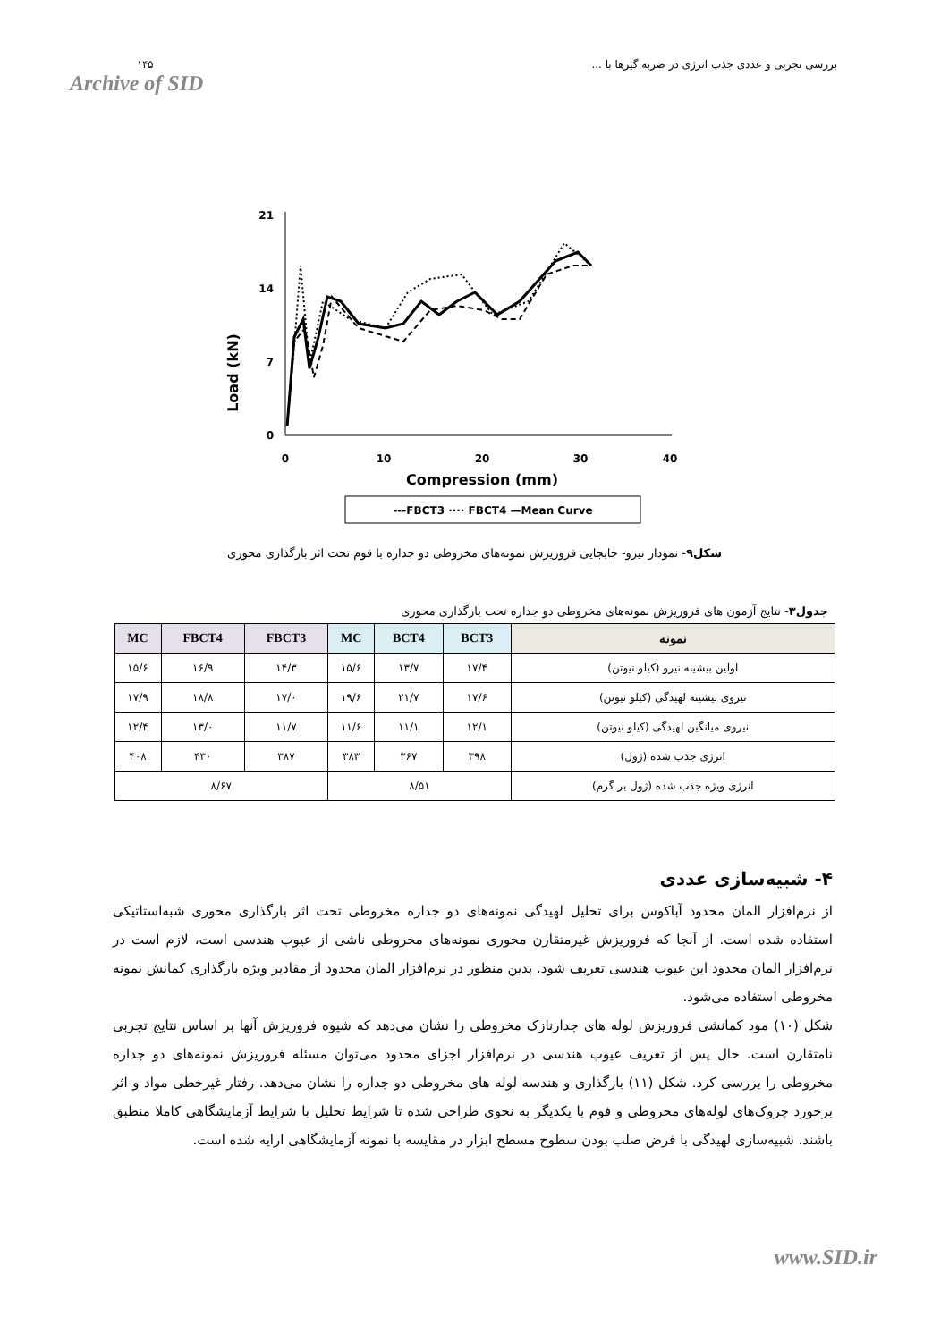۱۴۵
Archive of SID
بررسی تجربی و عددی جذب انرژی در ضربه گیرها با ...
Load (kN)
21
14
7
0
0
10
20
30
40
Compression (mm)
---FBCT3 ···· FBCT4 —Mean Curve
شکل۹- نمودار نیرو- جابجایی فروریزش نمونه‌های مخروطی دو جداره با فوم تحت اثر بارگذاری محوری
جدول۳- نتایج آزمون های فروریزش نمونه‌های مخروطی دو جداره تحت بارگذاری محوری
| نمونه | BCT3 | BCT4 | MC | FBCT3 | FBCT4 | MC |
| --- | --- | --- | --- | --- | --- | --- |
| اولین بیشینه نیرو (کیلو نیوتن) | ۱۷/۴ | ۱۳/۷ | ۱۵/۶ | ۱۴/۳ | ۱۶/۹ | ۱۵/۶ |
| نیروی بیشینه لهیدگی (کیلو نیوتن) | ۱۷/۶ | ۲۱/۷ | ۱۹/۶ | ۱۷/۰ | ۱۸/۸ | ۱۷/۹ |
| نیروی میانگین لهیدگی (کیلو نیوتن) | ۱۲/۱ | ۱۱/۱ | ۱۱/۶ | ۱۱/۷ | ۱۳/۰ | ۱۲/۴ |
| انرژی جذب شده (ژول) | ۳۹۸ | ۳۶۷ | ۳۸۳ | ۳۸۷ | ۴۳۰ | ۴۰۸ |
| انرژی ویژه جذب شده (ژول بر گرم) | ۸/۵۱ | | | ۸/۶۷ | | |
۴- شبیه‌سازی عددی
از نرم‌افزار المان محدود آباکوس برای تحلیل لهیدگی نمونه‌های دو جداره مخروطی تحت اثر بارگذاری محوری شبه‌استاتیکی استفاده شده است. از آنجا که فروریزش غیرمتقارن محوری نمونه‌های مخروطی ناشی از عیوب هندسی است، لازم است در نرم‌افزار المان محدود این عیوب هندسی تعریف شود. بدین منظور در نرم‌افزار المان محدود از مقادیر ویژه بارگذاری کمانش نمونه مخروطی استفاده می‌شود.
شکل (۱۰) مود کمانشی فروریزش لوله های جدارنازک مخروطی را نشان می‌دهد که شیوه فروریزش آنها بر اساس نتایج تجربی نامتقارن است. حال پس از تعریف عیوب هندسی در نرم‌افزار اجزای محدود می‌توان مسئله فروریزش نمونه‌های دو جداره مخروطی را بررسی کرد. شکل (۱۱) بارگذاری و هندسه لوله های مخروطی دو جداره را نشان می‌دهد. رفتار غیرخطی مواد و اثر برخورد چروک‌های لوله‌های مخروطی و فوم با یکدیگر به نحوی طراحی شده تا شرایط تحلیل با شرایط آزمایشگاهی کاملا منطبق باشند. شبیه‌سازی لهیدگی با فرض صلب بودن سطوح مسطح ابزار در مقایسه با نمونه آزمایشگاهی ارایه شده است.
www.SID.ir